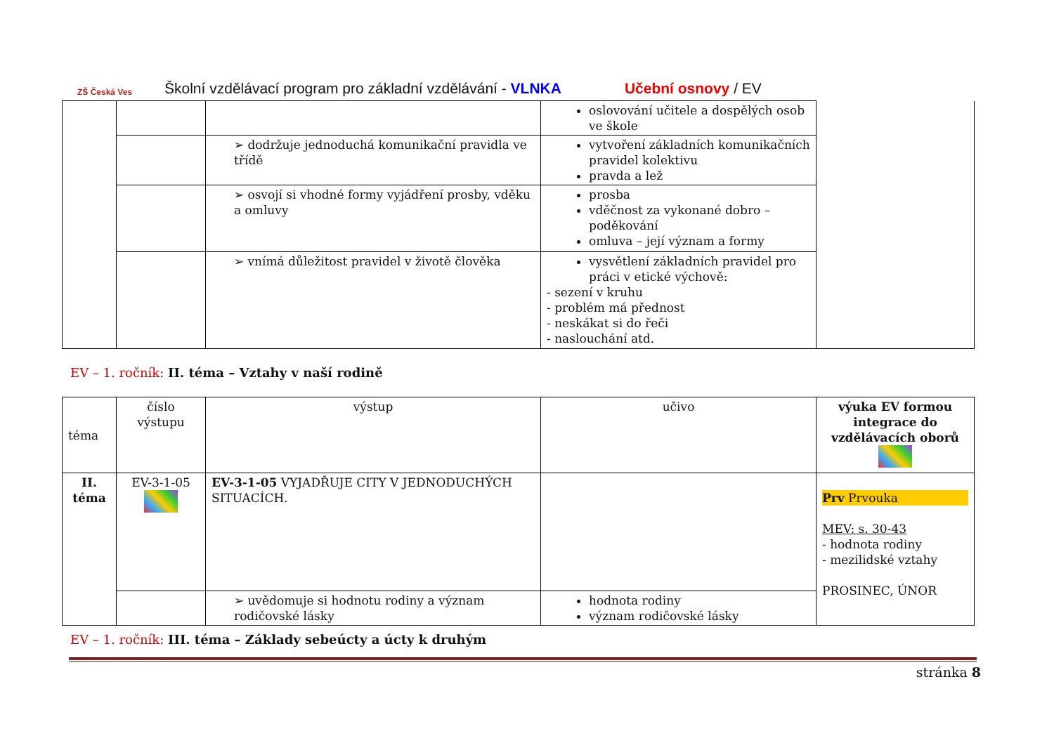ZŠ Česká Ves
Školní vzdělávací program pro základní vzdělávání - VLNKA Učební osnovy / EV
| | | | oslovování učitele a dospělých osob ve škole | |
| | | ➢ dodržuje jednoduchá komunikační pravidla ve třídě | vytvoření základních komunikačních pravidel kolektivu pravda a lež | |
| | | ➢ osvojí si vhodné formy vyjádření prosby, vděku a omluvy | prosba vděčnost za vykonané dobro – poděkování omluva – její význam a formy | |
| | | ➢ vnímá důležitost pravidel v životě člověka | vysvětlení základních pravidel pro práci v etické výchově: - sezení v kruhu - problém má přednost - neskákat si do řeči - naslouchání atd. | |
EV – 1. ročník: II. téma – Vztahy v naší rodině
| téma | číslo výstupu | výstup | učivo | výuka EV formou integrace do vzdělávacích oborů |
| II. téma | EV-3-1-05 | EV-3-1-05 VYJADŘUJE CITY V JEDNODUCHÝCH SITUACÍCH. | | Prv Prvouka MEV: s. 30-43 - hodnota rodiny - mezilidské vztahy PROSINEC, ÚNOR |
| | | ➢ uvědomuje si hodnotu rodiny a význam rodičovské lásky | hodnota rodiny význam rodičovské lásky | |
EV – 1. ročník: III. téma – Základy sebeúcty a úcty k druhým
stránka 8